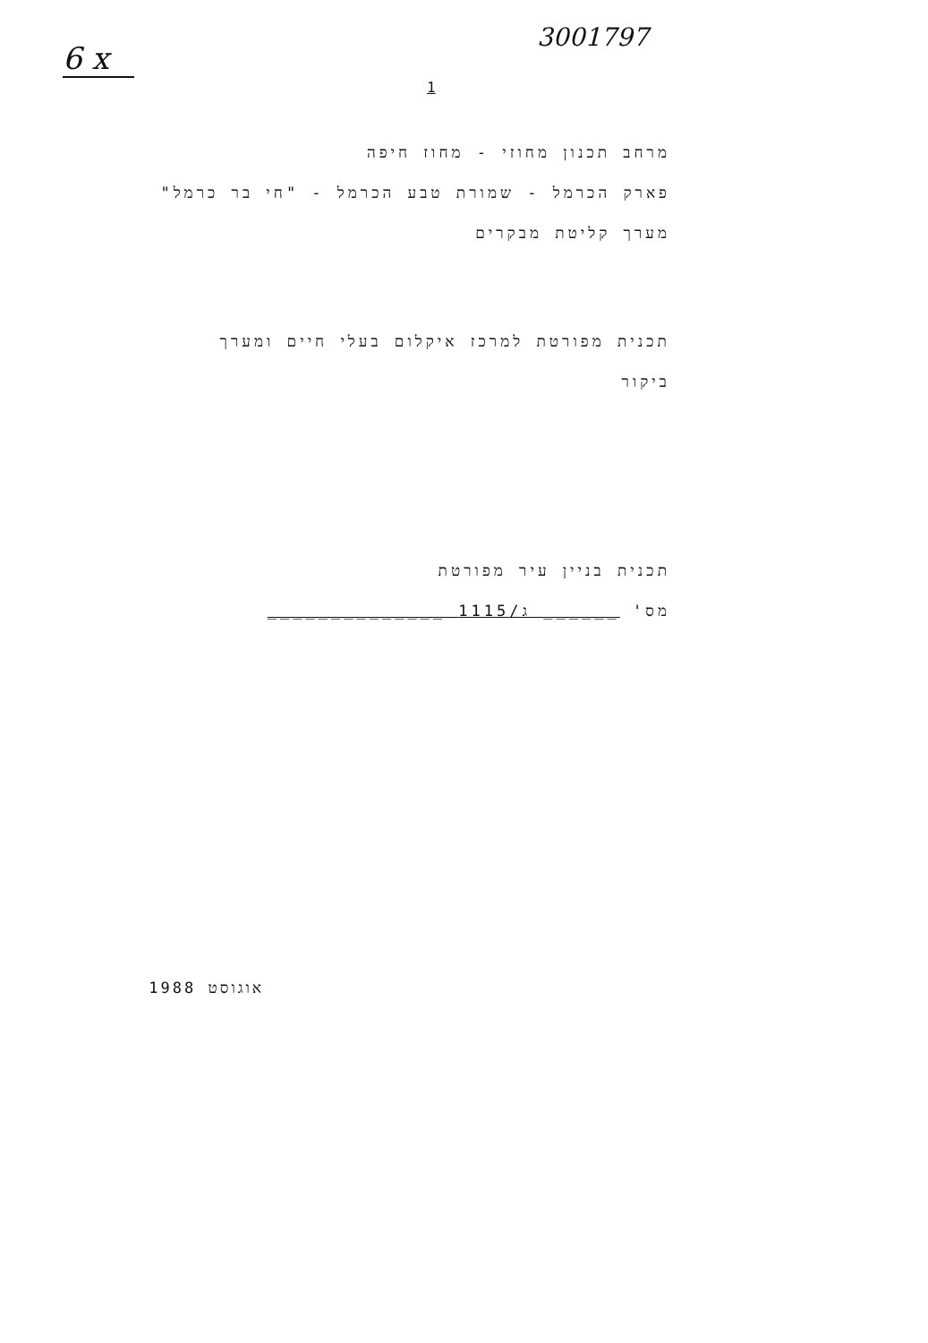6 x
3001797
1
מרחב תכנון מחוזי - מחוז חיפה
פארק הכרמל - שמורת טבע הכרמל - "חי בר כרמל"
מערך קליטת מבקרים
תכנית מפורטת למרכז איקלום בעלי חיים ומערך
ביקור
תכנית בניין עיר מפורטת
מס' ______ ג/1115 ______________
אוגוסט 1988